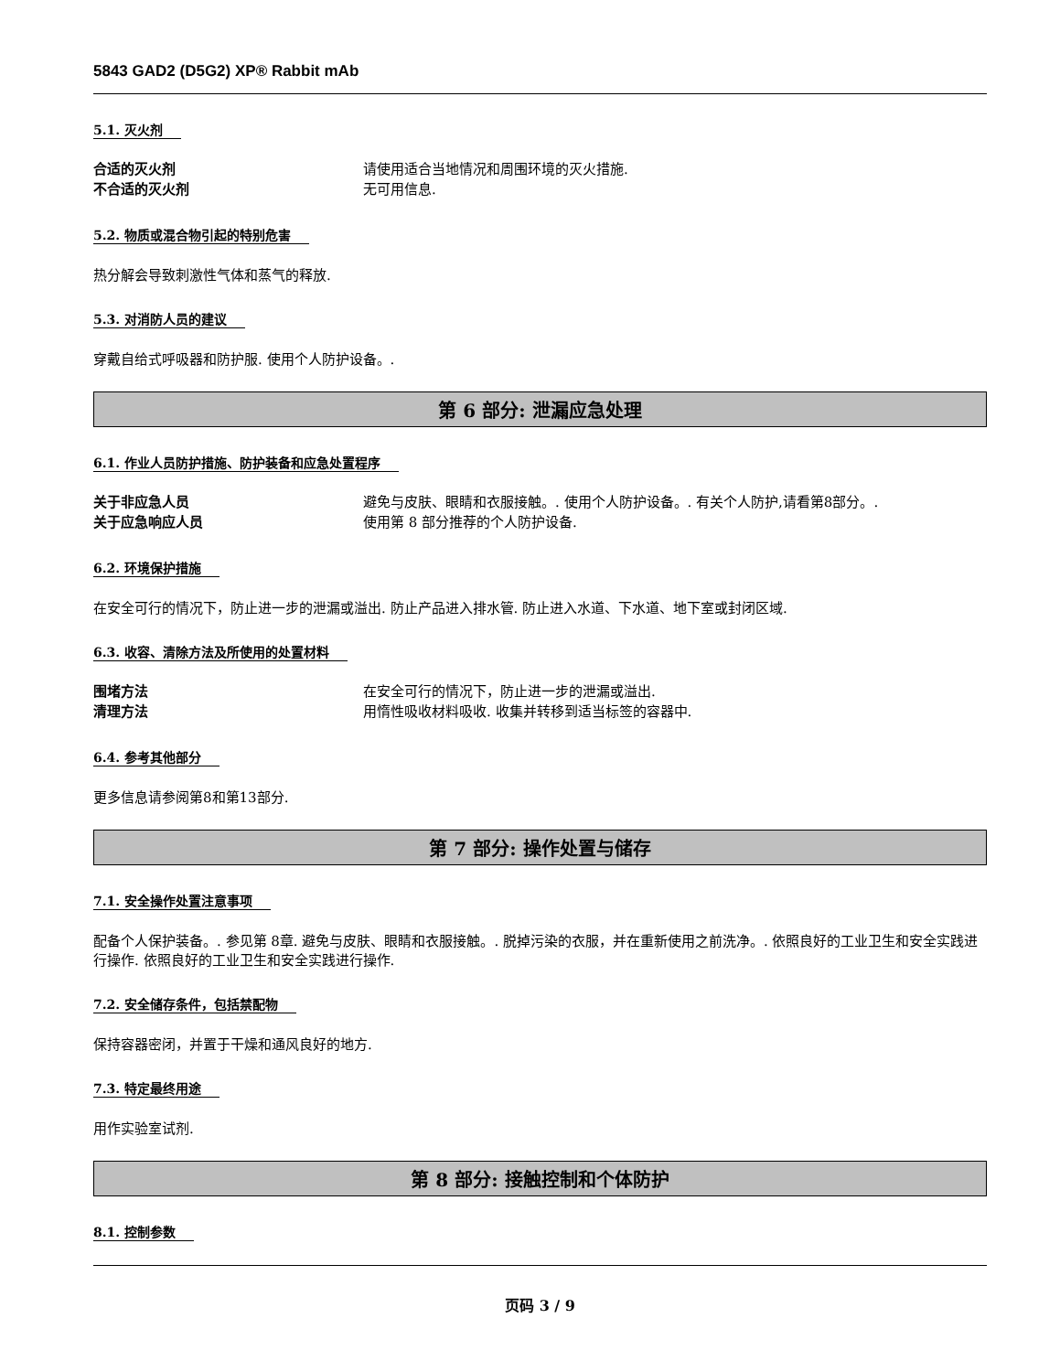5843 GAD2 (D5G2) XP® Rabbit mAb
5.1. 灭火剂
合适的灭火剂 请使用适合当地情况和周围环境的灭火措施.
不合适的灭火剂 无可用信息.
5.2. 物质或混合物引起的特别危害
热分解会导致刺激性气体和蒸气的释放.
5.3. 对消防人员的建议
穿戴自给式呼吸器和防护服. 使用个人防护设备。.
第 6 部分: 泄漏应急处理
6.1. 作业人员防护措施、防护装备和应急处置程序
关于非应急人员 避免与皮肤、眼睛和衣服接触。. 使用个人防护设备。. 有关个人防护,请看第8部分。.
关于应急响应人员 使用第 8 部分推荐的个人防护设备.
6.2. 环境保护措施
在安全可行的情况下，防止进一步的泄漏或溢出. 防止产品进入排水管. 防止进入水道、下水道、地下室或封闭区域.
6.3. 收容、清除方法及所使用的处置材料
围堵方法 在安全可行的情况下，防止进一步的泄漏或溢出.
清理方法 用惰性吸收材料吸收. 收集并转移到适当标签的容器中.
6.4. 参考其他部分
更多信息请参阅第8和第13部分.
第 7 部分: 操作处置与储存
7.1. 安全操作处置注意事项
配备个人保护装备。. 参见第 8章. 避免与皮肤、眼睛和衣服接触。. 脱掉污染的衣服，并在重新使用之前洗净。. 依照良好的工业卫生和安全实践进行操作. 依照良好的工业卫生和安全实践进行操作.
7.2. 安全储存条件，包括禁配物
保持容器密闭，并置于干燥和通风良好的地方.
7.3. 特定最终用途
用作实验室试剂.
第 8 部分: 接触控制和个体防护
8.1. 控制参数
页码 3 / 9